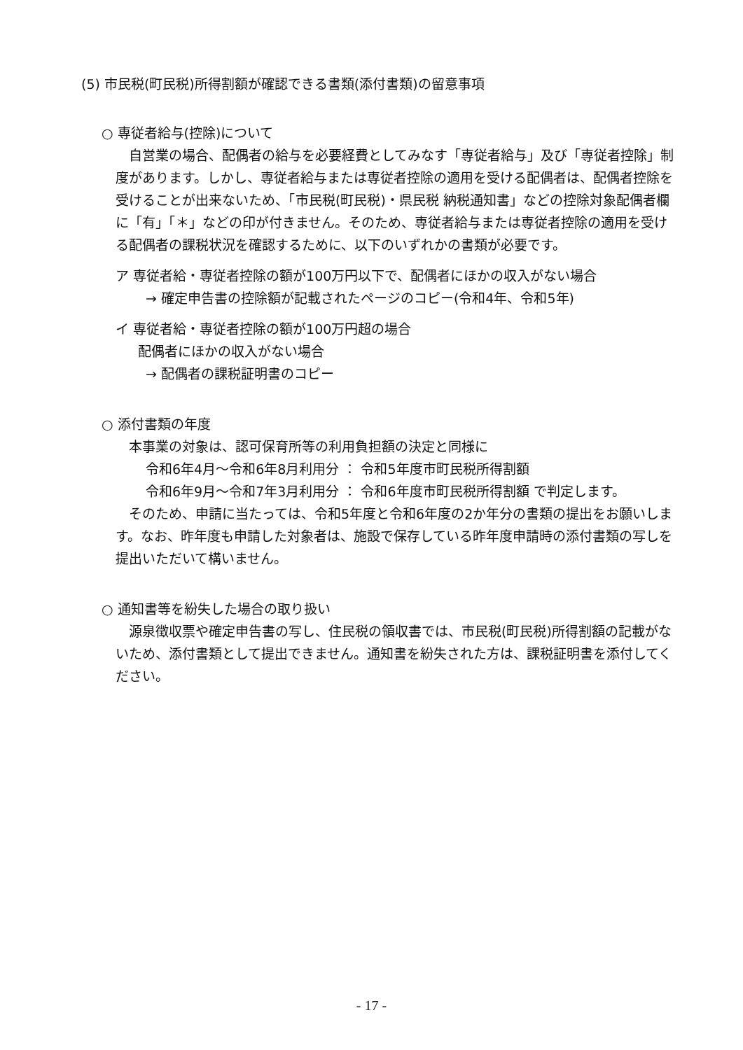(5) 市民税(町民税)所得割額が確認できる書類(添付書類)の留意事項
○ 専従者給与(控除)について
　自営業の場合、配偶者の給与を必要経費としてみなす「専従者給与」及び「専従者控除」制度があります。しかし、専従者給与または専従者控除の適用を受ける配偶者は、配偶者控除を受けることが出来ないため、「市民税(町民税)・県民税 納税通知書」などの控除対象配偶者欄に「有」「＊」などの印が付きません。そのため、専従者給与または専従者控除の適用を受ける配偶者の課税状況を確認するために、以下のいずれかの書類が必要です。
ア 専従者給・専従者控除の額が100万円以下で、配偶者にほかの収入がない場合
→ 確定申告書の控除額が記載されたページのコピー(令和4年、令和5年)
イ 専従者給・専従者控除の額が100万円超の場合
配偶者にほかの収入がない場合
→ 配偶者の課税証明書のコピー
○ 添付書類の年度
　本事業の対象は、認可保育所等の利用負担額の決定と同様に
令和6年4月～令和6年8月利用分 ： 令和5年度市町民税所得割額
令和6年9月～令和7年3月利用分 ： 令和6年度市町民税所得割額 で判定します。
　そのため、申請に当たっては、令和5年度と令和6年度の2か年分の書類の提出をお願いします。なお、昨年度も申請した対象者は、施設で保存している昨年度申請時の添付書類の写しを提出いただいて構いません。
○ 通知書等を紛失した場合の取り扱い
　源泉徴収票や確定申告書の写し、住民税の領収書では、市民税(町民税)所得割額の記載がないため、添付書類として提出できません。通知書を紛失された方は、課税証明書を添付してください。
- 17 -